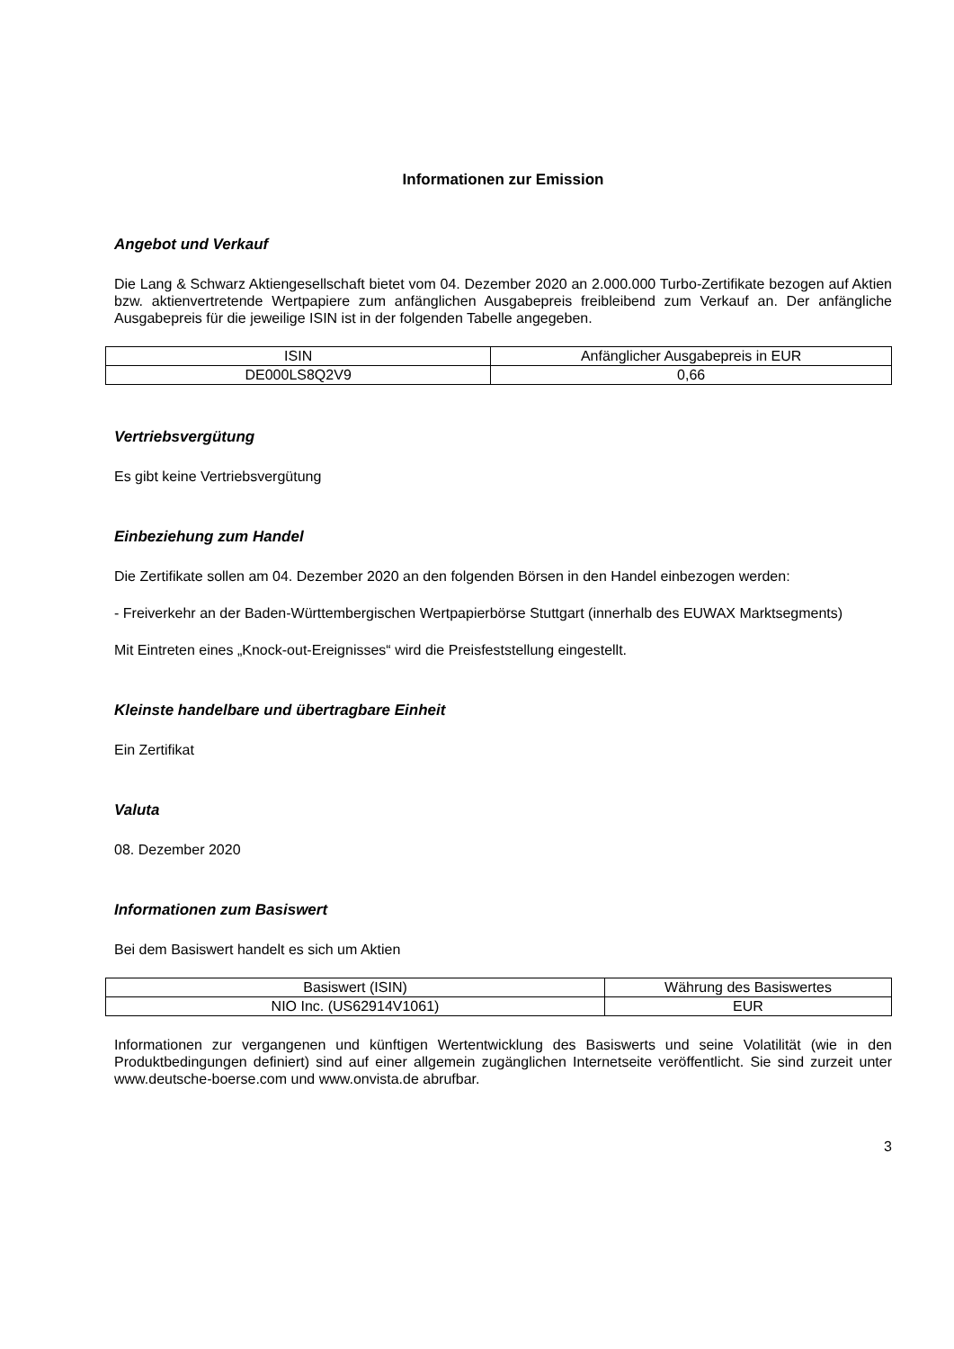Informationen zur Emission
Angebot und Verkauf
Die Lang & Schwarz Aktiengesellschaft bietet vom 04. Dezember 2020 an 2.000.000 Turbo-Zertifikate bezogen auf Aktien bzw. aktienvertretende Wertpapiere zum anfänglichen Ausgabepreis freibleibend zum Verkauf an. Der anfängliche Ausgabepreis für die jeweilige ISIN ist in der folgenden Tabelle angegeben.
| ISIN | Anfänglicher Ausgabepreis in EUR |
| --- | --- |
| DE000LS8Q2V9 | 0,66 |
Vertriebsvergütung
Es gibt keine Vertriebsvergütung
Einbeziehung zum Handel
Die Zertifikate sollen am 04. Dezember 2020 an den folgenden Börsen in den Handel einbezogen werden:
- Freiverkehr an der Baden-Württembergischen Wertpapierbörse Stuttgart (innerhalb des EUWAX Marktsegments)
Mit Eintreten eines „Knock-out-Ereignisses“ wird die Preisfeststellung eingestellt.
Kleinste handelbare und übertragbare Einheit
Ein Zertifikat
Valuta
08. Dezember 2020
Informationen zum Basiswert
Bei dem Basiswert handelt es sich um Aktien
| Basiswert (ISIN) | Währung des Basiswertes |
| --- | --- |
| NIO Inc. (US62914V1061) | EUR |
Informationen zur vergangenen und künftigen Wertentwicklung des Basiswerts und seine Volatilität (wie in den Produktbedingungen definiert) sind auf einer allgemein zugänglichen Internetseite veröffentlicht. Sie sind zurzeit unter www.deutsche-boerse.com und www.onvista.de abrufbar.
3